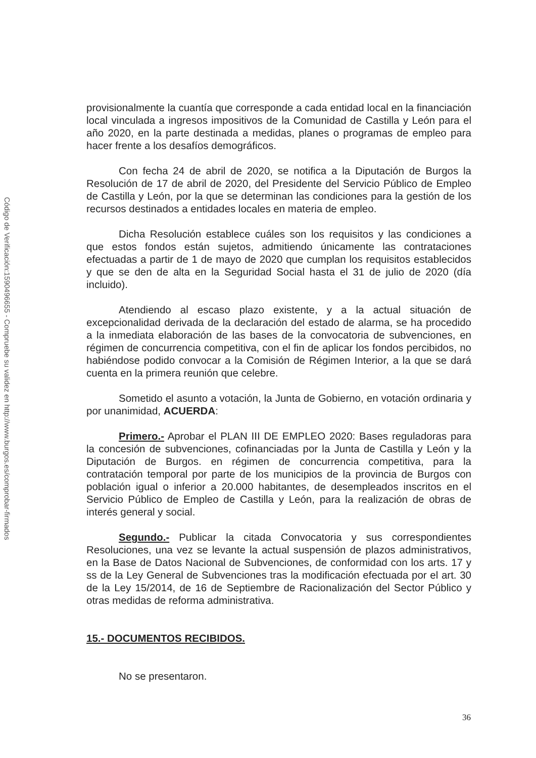Código de Verificación:1590496655 - Compruebe su validez en http://www.burgos.es/comprobar-firmados
provisionalmente la cuantía que corresponde a cada entidad local en la financiación local vinculada a ingresos impositivos de la Comunidad de Castilla y León para el año 2020, en la parte destinada a medidas, planes o programas de empleo para hacer frente a los desafíos demográficos.
Con fecha 24 de abril de 2020, se notifica a la Diputación de Burgos la Resolución de 17 de abril de 2020, del Presidente del Servicio Público de Empleo de Castilla y León, por la que se determinan las condiciones para la gestión de los recursos destinados a entidades locales en materia de empleo.
Dicha Resolución establece cuáles son los requisitos y las condiciones a que estos fondos están sujetos, admitiendo únicamente las contrataciones efectuadas a partir de 1 de mayo de 2020 que cumplan los requisitos establecidos y que se den de alta en la Seguridad Social hasta el 31 de julio de 2020 (día incluido).
Atendiendo al escaso plazo existente, y a la actual situación de excepcionalidad derivada de la declaración del estado de alarma, se ha procedido a la inmediata elaboración de las bases de la convocatoria de subvenciones, en régimen de concurrencia competitiva, con el fin de aplicar los fondos percibidos, no habiéndose podido convocar a la Comisión de Régimen Interior, a la que se dará cuenta en la primera reunión que celebre.
Sometido el asunto a votación, la Junta de Gobierno, en votación ordinaria y por unanimidad, ACUERDA:
Primero.- Aprobar el PLAN III DE EMPLEO 2020: Bases reguladoras para la concesión de subvenciones, cofinanciadas por la Junta de Castilla y León y la Diputación de Burgos. en régimen de concurrencia competitiva, para la contratación temporal por parte de los municipios de la provincia de Burgos con población igual o inferior a 20.000 habitantes, de desempleados inscritos en el Servicio Público de Empleo de Castilla y León, para la realización de obras de interés general y social.
Segundo.- Publicar la citada Convocatoria y sus correspondientes Resoluciones, una vez se levante la actual suspensión de plazos administrativos, en la Base de Datos Nacional de Subvenciones, de conformidad con los arts. 17 y ss de la Ley General de Subvenciones tras la modificación efectuada por el art. 30 de la Ley 15/2014, de 16 de Septiembre de Racionalización del Sector Público y otras medidas de reforma administrativa.
15.- DOCUMENTOS RECIBIDOS.
No se presentaron.
36